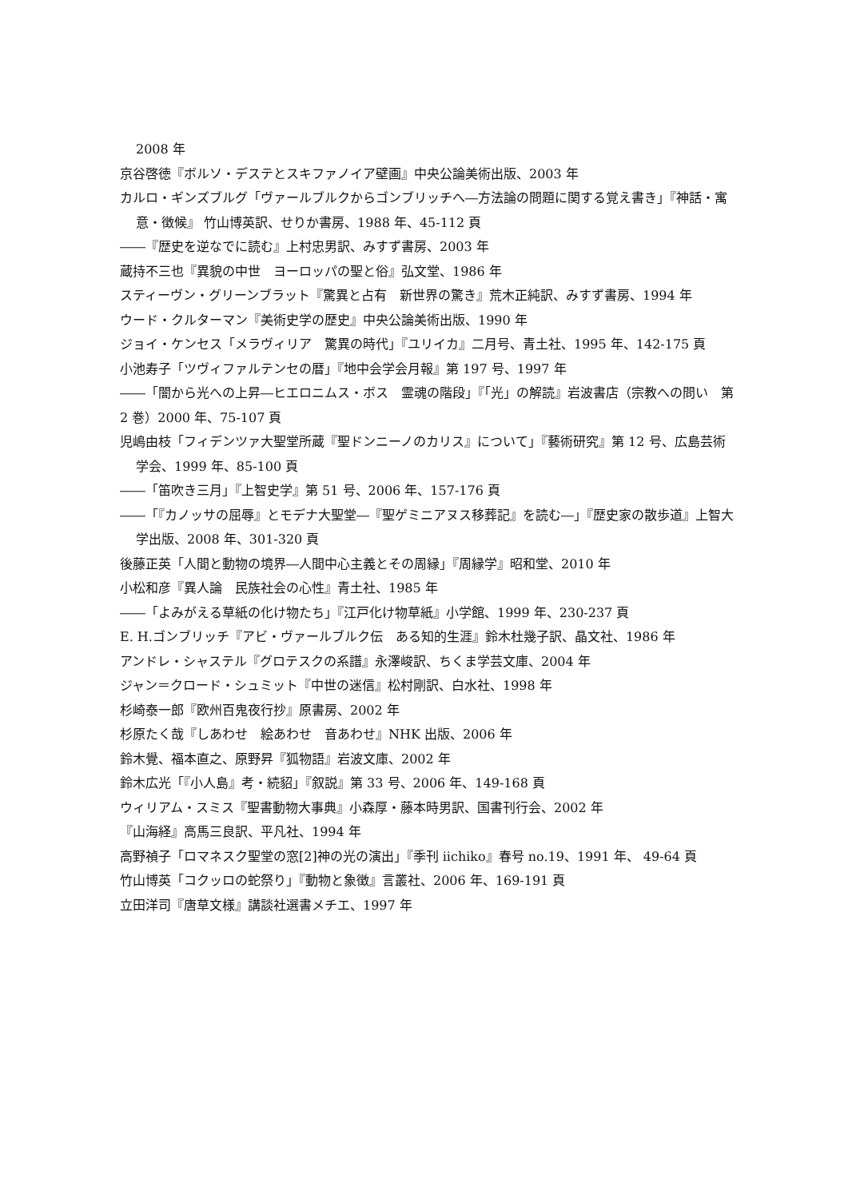2008 年
京谷啓徳『ボルソ・デステとスキファノイア壁画』中央公論美術出版、2003 年
カルロ・ギンズブルグ「ヴァールブルクからゴンブリッチへ―方法論の問題に関する覚え書き」『神話・寓意・徴候』 竹山博英訳、せりか書房、1988 年、45-112 頁
――『歴史を逆なでに読む』上村忠男訳、みすず書房、2003 年
蔵持不三也『異貌の中世　ヨーロッパの聖と俗』弘文堂、1986 年
スティーヴン・グリーンブラット『驚異と占有　新世界の驚き』荒木正純訳、みすず書房、1994 年
ウード・クルターマン『美術史学の歴史』中央公論美術出版、1990 年
ジョイ・ケンセス「メラヴィリア　驚異の時代」『ユリイカ』二月号、青土社、1995 年、142-175 頁
小池寿子「ツヴィファルテンセの暦」『地中会学会月報』第 197 号、1997 年
――「闇から光への上昇―ヒエロニムス・ボス　霊魂の階段」『「光」の解読』岩波書店（宗教への問い　第 2 巻）2000 年、75-107 頁
児嶋由枝「フィデンツァ大聖堂所蔵『聖ドンニーノのカリス』について」『藝術研究』第 12 号、広島芸術学会、1999 年、85-100 頁
――「笛吹き三月」『上智史学』第 51 号、2006 年、157-176 頁
――「『カノッサの屈辱』とモデナ大聖堂―『聖ゲミニアヌス移葬記』を読む―」『歴史家の散歩道』上智大学出版、2008 年、301-320 頁
後藤正英「人間と動物の境界―人間中心主義とその周縁」『周縁学』昭和堂、2010 年
小松和彦『異人論　民族社会の心性』青土社、1985 年
――「よみがえる草紙の化け物たち」『江戸化け物草紙』小学館、1999 年、230-237 頁
E. H.ゴンブリッチ『アビ・ヴァールブルク伝　ある知的生涯』鈴木杜幾子訳、晶文社、1986 年
アンドレ・シャステル『グロテスクの系譜』永澤峻訳、ちくま学芸文庫、2004 年
ジャン＝クロード・シュミット『中世の迷信』松村剛訳、白水社、1998 年
杉崎泰一郎『欧州百鬼夜行抄』原書房、2002 年
杉原たく哉『しあわせ　絵あわせ　音あわせ』NHK 出版、2006 年
鈴木覺、福本直之、原野昇『狐物語』岩波文庫、2002 年
鈴木広光「『小人島』考・続貂」『叙説』第 33 号、2006 年、149-168 頁
ウィリアム・スミス『聖書動物大事典』小森厚・藤本時男訳、国書刊行会、2002 年
『山海経』高馬三良訳、平凡社、1994 年
高野禎子「ロマネスク聖堂の窓[2]神の光の演出」『季刊 iichiko』春号 no.19、1991 年、 49-64 頁
竹山博英「コクッロの蛇祭り」『動物と象徴』言叢社、2006 年、169-191 頁
立田洋司『唐草文様』講談社選書メチエ、1997 年